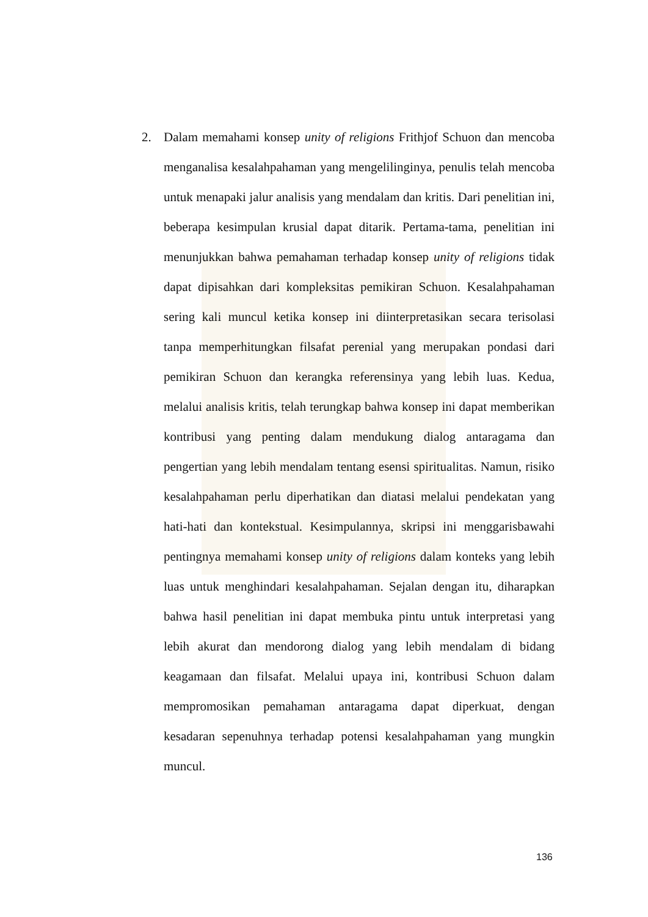2. Dalam memahami konsep unity of religions Frithjof Schuon dan mencoba menganalisa kesalahpahaman yang mengelilinginya, penulis telah mencoba untuk menapaki jalur analisis yang mendalam dan kritis. Dari penelitian ini, beberapa kesimpulan krusial dapat ditarik. Pertama-tama, penelitian ini menunjukkan bahwa pemahaman terhadap konsep unity of religions tidak dapat dipisahkan dari kompleksitas pemikiran Schuon. Kesalahpahaman sering kali muncul ketika konsep ini diinterpretasikan secara terisolasi tanpa memperhitungkan filsafat perenial yang merupakan pondasi dari pemikiran Schuon dan kerangka referensinya yang lebih luas. Kedua, melalui analisis kritis, telah terungkap bahwa konsep ini dapat memberikan kontribusi yang penting dalam mendukung dialog antaragama dan pengertian yang lebih mendalam tentang esensi spiritualitas. Namun, risiko kesalahpahaman perlu diperhatikan dan diatasi melalui pendekatan yang hati-hati dan kontekstual. Kesimpulannya, skripsi ini menggarisbawahi pentingnya memahami konsep unity of religions dalam konteks yang lebih luas untuk menghindari kesalahpahaman. Sejalan dengan itu, diharapkan bahwa hasil penelitian ini dapat membuka pintu untuk interpretasi yang lebih akurat dan mendorong dialog yang lebih mendalam di bidang keagamaan dan filsafat. Melalui upaya ini, kontribusi Schuon dalam mempromosikan pemahaman antaragama dapat diperkuat, dengan kesadaran sepenuhnya terhadap potensi kesalahpahaman yang mungkin muncul.
136